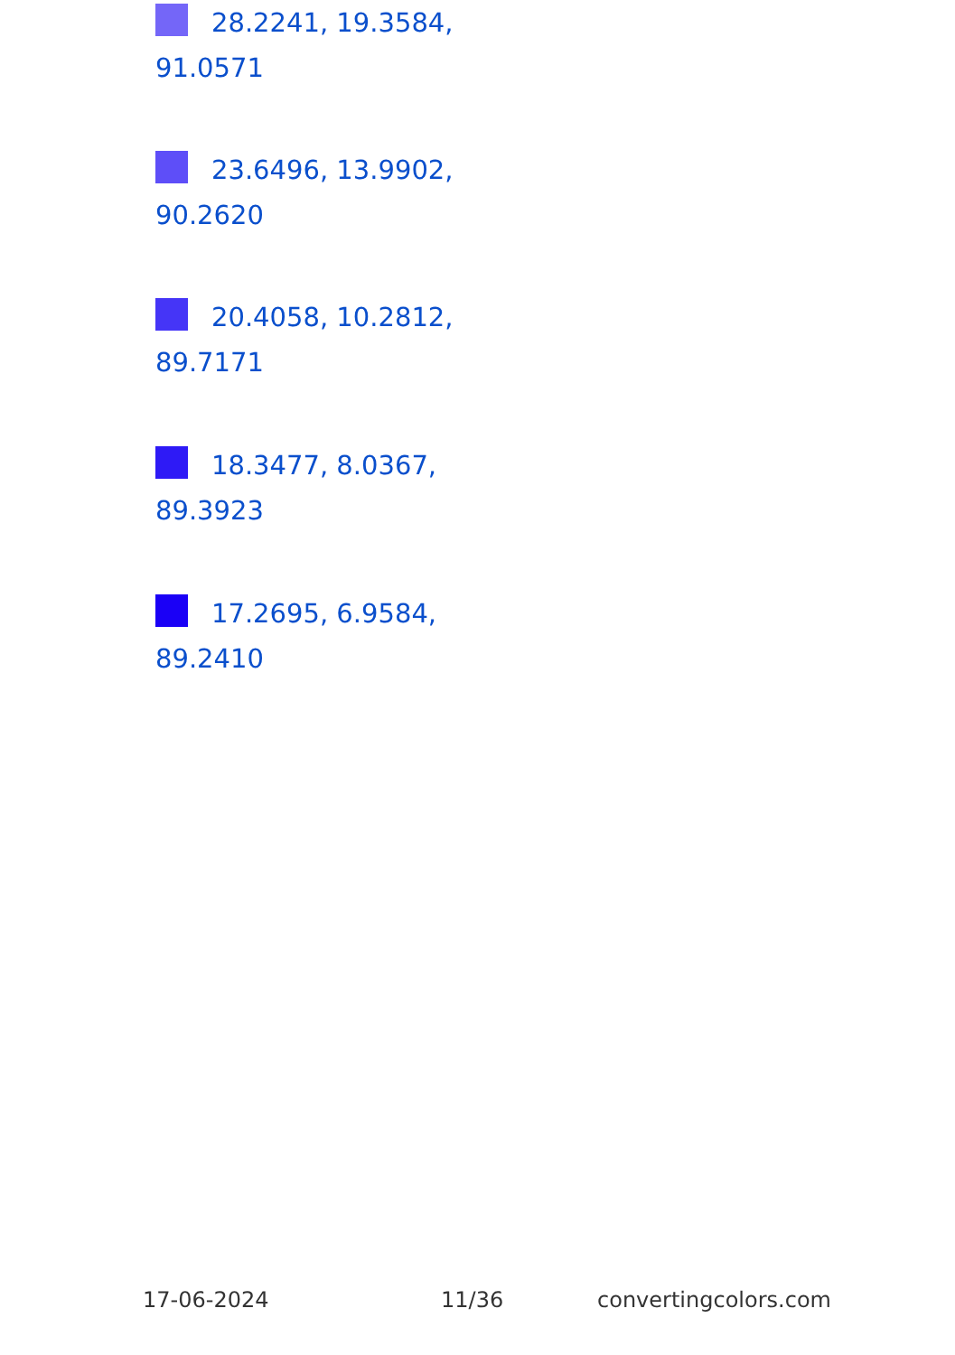28.2241, 19.3584, 91.0571
23.6496, 13.9902, 90.2620
20.4058, 10.2812, 89.7171
18.3477, 8.0367, 89.3923
17.2695, 6.9584, 89.2410
17-06-2024 11/36 convertingcolors.com